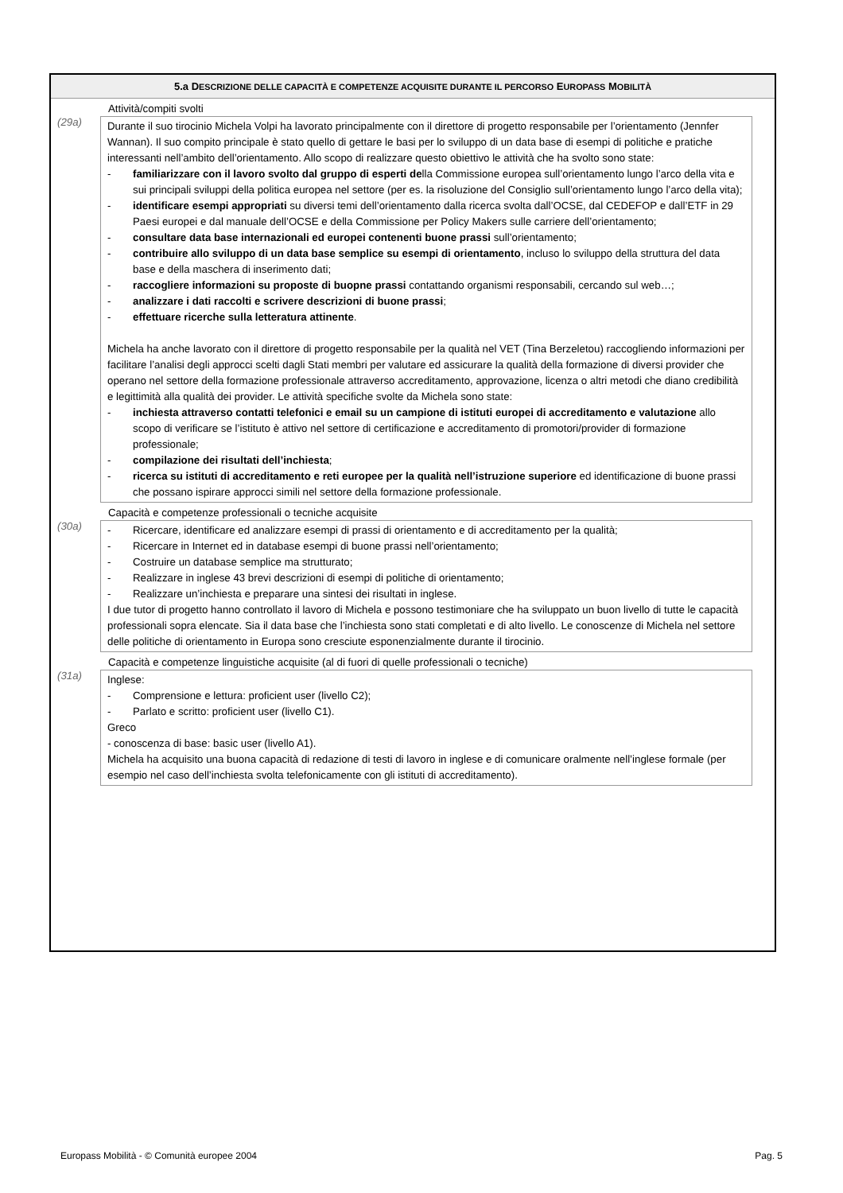5.a DESCRIZIONE DELLE CAPACITÀ E COMPETENZE ACQUISITE DURANTE IL PERCORSO EUROPASS MOBILITÀ
(29a)
Attività/compiti svolti
Durante il suo tirocinio Michela Volpi ha lavorato principalmente con il direttore di progetto responsabile per l’orientamento (Jennfer Wannan). Il suo compito principale è stato quello di gettare le basi per lo sviluppo di un data base di esempi di politiche e pratiche interessanti nell’ambito dell’orientamento. Allo scopo di realizzare questo obiettivo le attività che ha svolto sono state:
- familiarizzare con il lavoro svolto dal gruppo di esperti della Commissione europea sull’orientamento lungo l’arco della vita e sui principali sviluppi della politica europea nel settore (per es. la risoluzione del Consiglio sull’orientamento lungo l’arco della vita);
- identificare esempi appropriati su diversi temi dell’orientamento dalla ricerca svolta dall’OCSE, dal CEDEFOP e dall’ETF in 29 Paesi europei e dal manuale dell’OCSE e della Commissione per Policy Makers sulle carriere dell’orientamento;
- consultare data base internazionali ed europei contenenti buone prassi sull’orientamento;
- contribuire allo sviluppo di un data base semplice su esempi di orientamento, incluso lo sviluppo della struttura del data base e della maschera di inserimento dati;
- raccogliere informazioni su proposte di buopne prassi contattando organismi responsabili, cercando sul web…;
- analizzare i dati raccolti e scrivere descrizioni di buone prassi;
- effettuare ricerche sulla letteratura attinente.
Michela ha anche lavorato con il direttore di progetto responsabile per la qualità nel VET (Tina Berzeletou) raccogliendo informazioni per facilitare l’analisi degli approcci scelti dagli Stati membri per valutare ed assicurare la qualità della formazione di diversi provider che operano nel settore della formazione professionale attraverso accreditamento, approvazione, licenza o altri metodi che diano credibilità e legittimità alla qualità dei provider. Le attività specifiche svolte da Michela sono state:
- inchiesta attraverso contatti telefonici e email su un campione di istituti europei di accreditamento e valutazione allo scopo di verificare se l’istituto è attivo nel settore di certificazione e accreditamento di promotori/provider di formazione professionale;
- compilazione dei risultati dell’inchiesta;
- ricerca su istituti di accreditamento e reti europee per la qualità nell’istruzione superiore ed identificazione di buone prassi che possano ispirare approcci simili nel settore della formazione professionale.
(30a)
Capacità e competenze professionali o tecniche acquisite
- Ricercare, identificare ed analizzare esempi di prassi di orientamento e di accreditamento per la qualità;
- Ricercare in Internet ed in database esempi di buone prassi nell’orientamento;
- Costruire un database semplice ma strutturato;
- Realizzare in inglese 43 brevi descrizioni di esempi di politiche di orientamento;
- Realizzare un’inchiesta e preparare una sintesi dei risultati in inglese.
I due tutor di progetto hanno controllato il lavoro di Michela e possono testimoniare che ha sviluppato un buon livello di tutte le capacità professionali sopra elencate. Sia il data base che l’inchiesta sono stati completati e di alto livello. Le conoscenze di Michela nel settore delle politiche di orientamento in Europa sono cresciute esponenzialmente durante il tirocinio.
(31a)
Capacità e competenze linguistiche acquisite (al di fuori di quelle professionali o tecniche)
Inglese:
- Comprensione e lettura: proficient user (livello C2);
- Parlato e scritto: proficient user (livello C1).
Greco
- conoscenza di base: basic user (livello A1).
Michela ha acquisito una buona capacità di redazione di testi di lavoro in inglese e di comunicare oralmente nell’inglese formale (per esempio nel caso dell’inchiesta svolta telefonicamente con gli istituti di accreditamento).
Europass Mobilità - © Comunità europee 2004 Pag. 5